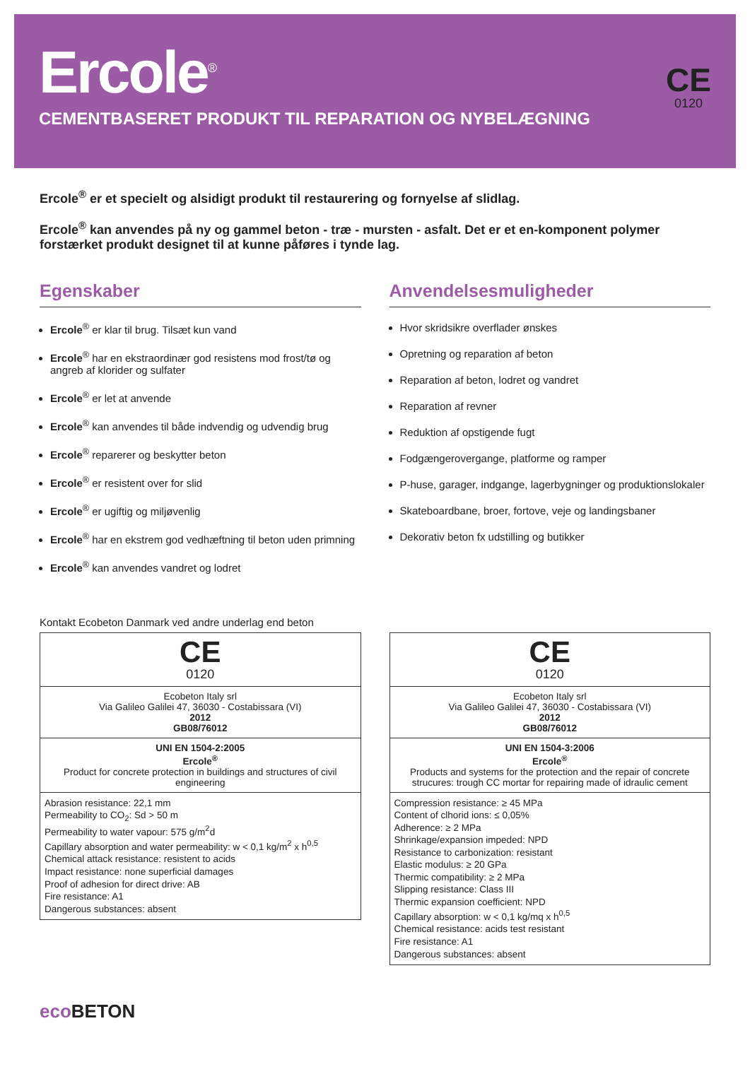Ercole<sup>®</sup>
CEMENTBASERET PRODUKT TIL REPARATION OG NYBELÆGNING
CE
0120
Ercole<sup>®</sup> er et specielt og alsidigt produkt til restaurering og fornyelse af slidlag.
Ercole<sup>®</sup> kan anvendes på ny og gammel beton - træ - mursten - asfalt. Det er et en-komponent polymer forstærket produkt designet til at kunne påføres i tynde lag.
Egenskaber
Ercole<sup>®</sup> er klar til brug. Tilsæt kun vand
Ercole<sup>®</sup> har en ekstraordinær god resistens mod frost/tø og angreb af klorider og sulfater
Ercole<sup>®</sup> er let at anvende
Ercole<sup>®</sup> kan anvendes til både indvendig og udvendig brug
Ercole<sup>®</sup> reparerer og beskytter beton
Ercole<sup>®</sup> er resistent over for slid
Ercole<sup>®</sup> er ugiftig og miljøvenlig
Ercole<sup>®</sup> har en ekstrem god vedhæftning til beton uden primning
Ercole<sup>®</sup> kan anvendes vandret og lodret
Anvendelsesmuligheder
Hvor skridsikre overflader ønskes
Opretning og reparation af beton
Reparation af beton, lodret og vandret
Reparation af revner
Reduktion af opstigende fugt
Fodgængerovergange, platforme og ramper
P-huse, garager, indgange, lagerbygninger og produktionslokaler
Skateboardbane, broer, fortove, veje og landingsbaner
Dekorativ beton fx udstilling og butikker
Kontakt Ecobeton Danmark ved andre underlag end beton
| CE 0120 |
| Ecobeton Italy srl Via Galileo Galilei 47, 36030 - Costabissara (VI) 2012 GB08/76012 |
| UNI EN 1504-2:2005 Ercole<sup>®</sup> Product for concrete protection in buildings and structures of civil engineering |
| Abrasion resistance: 22,1 mm Permeability to CO<sub>2</sub>: Sd > 50 m Permeability to water vapour: 575 g/m<sup>2</sup>d Capillary absorption and water permeability: w < 0,1 kg/m<sup>2</sup> x h<sup>0,5</sup> Chemical attack resistance: resistent to acids Impact resistance: none superficial damages Proof of adhesion for direct drive: AB Fire resistance: A1 Dangerous substances: absent |
| CE 0120 |
| Ecobeton Italy srl Via Galileo Galilei 47, 36030 - Costabissara (VI) 2012 GB08/76012 |
| UNI EN 1504-3:2006 Ercole<sup>®</sup> Products and systems for the protection and the repair of concrete strucures: trough CC mortar for repairing made of idraulic cement |
| Compression resistance: ≥ 45 MPa Content of clhorid ions: ≤ 0,05% Adherence: ≥ 2 MPa Shrinkage/expansion impeded: NPD Resistance to carbonization: resistant Elastic modulus: ≥ 20 GPa Thermic compatibility: ≥ 2 MPa Slipping resistance: Class III Thermic expansion coefficient: NPD Capillary absorption: w < 0,1 kg/mq x h<sup>0,5</sup> Chemical resistance: acids test resistant Fire resistance: A1 Dangerous substances: absent |
eco BETON